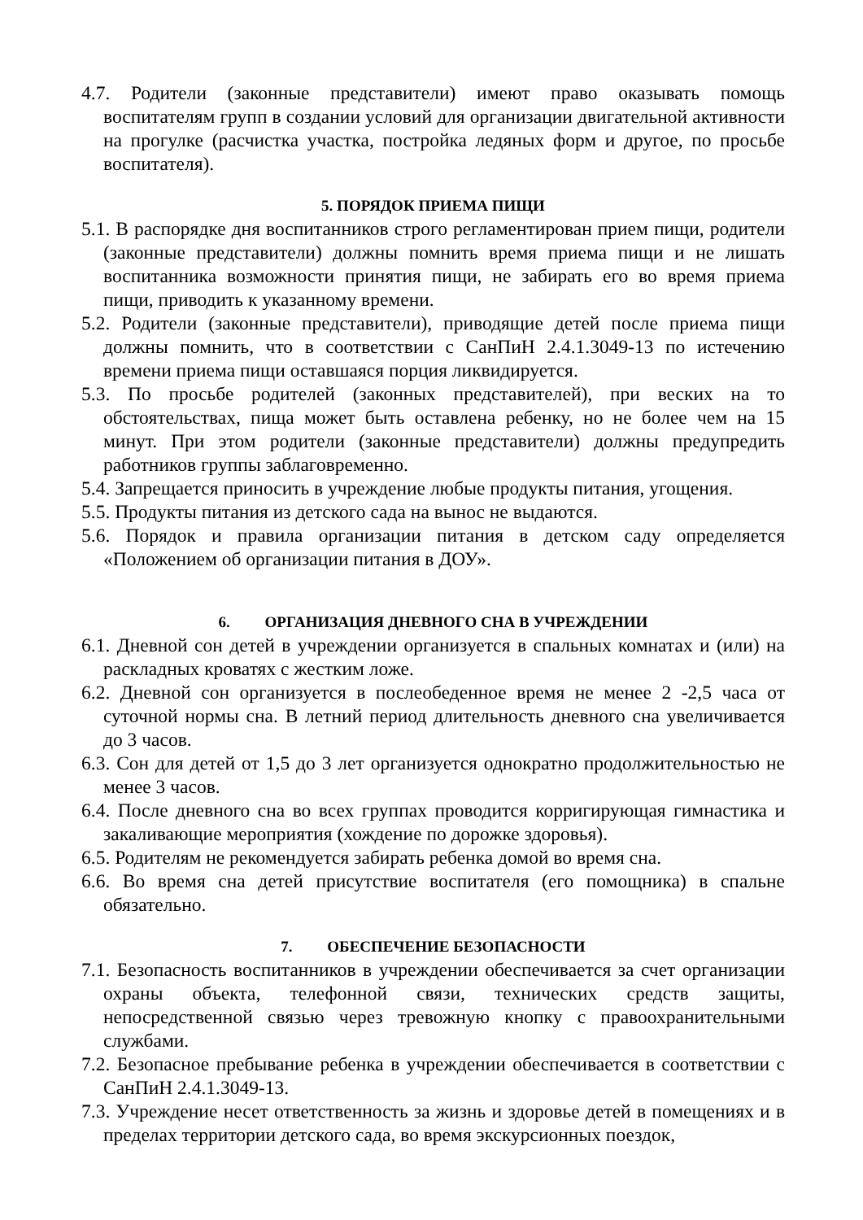4.7. Родители (законные представители) имеют право оказывать помощь воспитателям групп в создании условий для организации двигательной активности на прогулке (расчистка участка, постройка ледяных форм и другое, по просьбе воспитателя).
5. ПОРЯДОК ПРИЕМА ПИЩИ
5.1. В распорядке дня воспитанников строго регламентирован прием пищи, родители (законные представители) должны помнить время приема пищи и не лишать воспитанника возможности принятия пищи, не забирать его во время приема пищи, приводить к указанному времени.
5.2. Родители (законные представители), приводящие детей после приема пищи должны помнить, что в соответствии с СанПиН 2.4.1.3049-13 по истечению времени приема пищи оставшаяся порция ликвидируется.
5.3. По просьбе родителей (законных представителей), при веских на то обстоятельствах, пища может быть оставлена ребенку, но не более чем на 15 минут. При этом родители (законные представители) должны предупредить работников группы заблаговременно.
5.4. Запрещается приносить в учреждение любые продукты питания, угощения.
5.5. Продукты питания из детского сада на вынос не выдаются.
5.6. Порядок и правила организации питания в детском саду определяется «Положением об организации питания в ДОУ».
6. ОРГАНИЗАЦИЯ ДНЕВНОГО СНА В УЧРЕЖДЕНИИ
6.1. Дневной сон детей в учреждении организуется в спальных комнатах и (или) на раскладных кроватях с жестким ложе.
6.2. Дневной сон организуется в послеобеденное время не менее 2 -2,5 часа от суточной нормы сна. В летний период длительность дневного сна увеличивается до 3 часов.
6.3. Сон для детей от 1,5 до 3 лет организуется однократно продолжительностью не менее 3 часов.
6.4. После дневного сна во всех группах проводится корригирующая гимнастика и закаливающие мероприятия (хождение по дорожке здоровья).
6.5. Родителям не рекомендуется забирать ребенка домой во время сна.
6.6. Во время сна детей присутствие воспитателя (его помощника) в спальне обязательно.
7. ОБЕСПЕЧЕНИЕ БЕЗОПАСНОСТИ
7.1. Безопасность воспитанников в учреждении обеспечивается за счет организации охраны объекта, телефонной связи, технических средств защиты, непосредственной связью через тревожную кнопку с правоохранительными службами.
7.2. Безопасное пребывание ребенка в учреждении обеспечивается в соответствии с СанПиН 2.4.1.3049-13.
7.3. Учреждение несет ответственность за жизнь и здоровье детей в помещениях и в пределах территории детского сада, во время экскурсионных поездок,